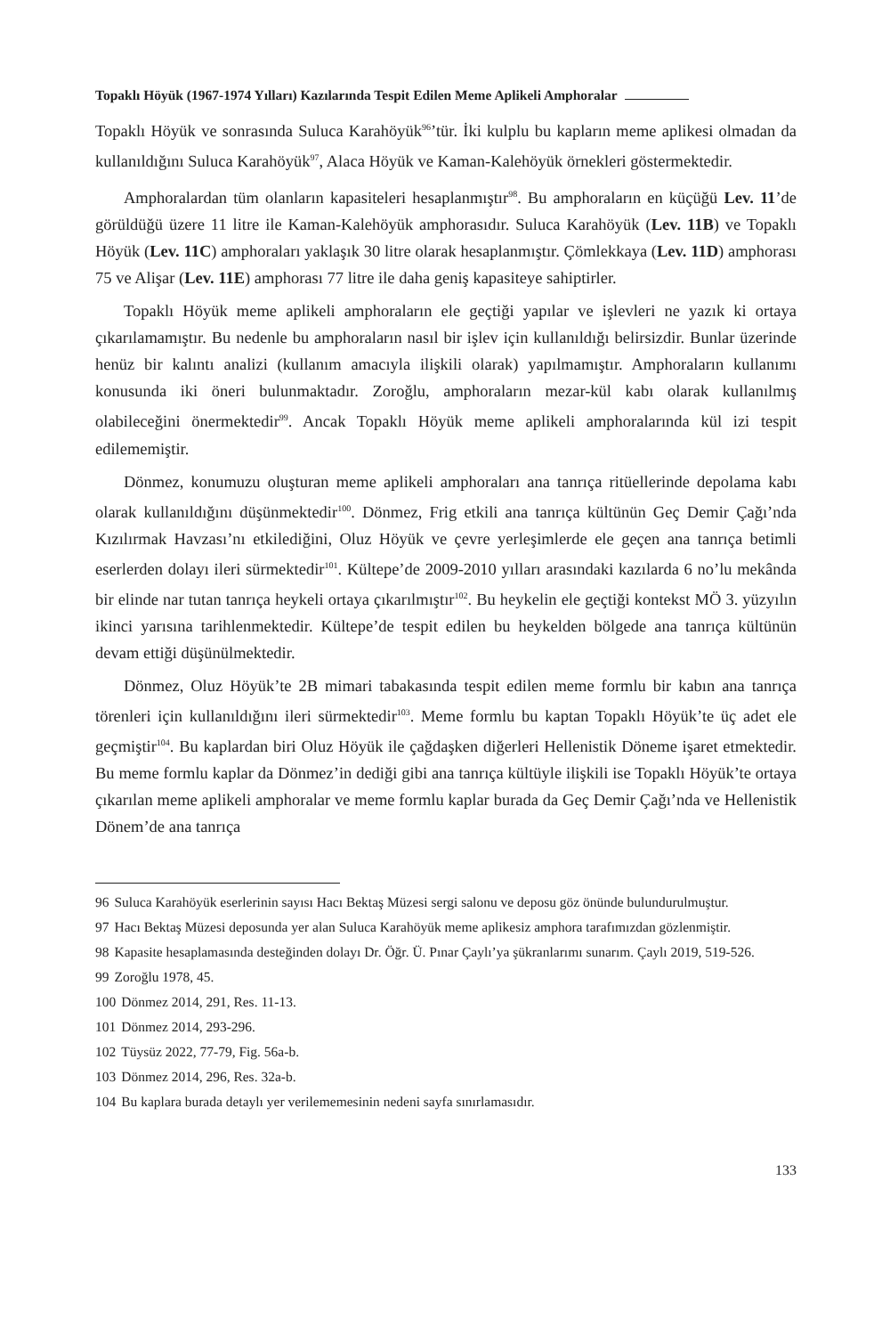Topaklı Höyük (1967-1974 Yılları) Kazılarında Tespit Edilen Meme Aplikeli Amphoralar
Topaklı Höyük ve sonrasında Suluca Karahöyük<sup>96</sup>’tür. İki kulplu bu kapların meme aplikesi olmadan da kullanıldığını Suluca Karahöyük<sup>97</sup>, Alaca Höyük ve Kaman-Kalehöyük örnekleri göstermektedir.
Amphoralardan tüm olanların kapasiteleri hesaplanmıştır<sup>98</sup>. Bu amphoraların en küçüğü Lev. 11’de görüldüğü üzere 11 litre ile Kaman-Kalehöyük amphorasıdır. Suluca Karahöyük (Lev. 11B) ve Topaklı Höyük (Lev. 11C) amphoraları yaklaşık 30 litre olarak hesaplanmıştır. Çömlekkaya (Lev. 11D) amphorası 75 ve Alişar (Lev. 11E) amphorası 77 litre ile daha geniş kapasiteye sahiptirler.
Topaklı Höyük meme aplikeli amphoraların ele geçtiği yapılar ve işlevleri ne yazık ki ortaya çıkarılamamıştır. Bu nedenle bu amphoraların nasıl bir işlev için kullanıldığı belirsizdir. Bunlar üzerinde henüz bir kalıntı analizi (kullanım amacıyla ilişkili olarak) yapılmamıştır. Amphoraların kullanımı konusunda iki öneri bulunmaktadır. Zoroğlu, amphoraların mezar-kül kabı olarak kullanılmış olabileceğini önermektedir<sup>99</sup>. Ancak Topaklı Höyük meme aplikeli amphoralarında kül izi tespit edilememiştir.
Dönmez, konumuzu oluşturan meme aplikeli amphoraları ana tanrıça ritüellerinde depolama kabı olarak kullanıldığını düşünmektedir<sup>100</sup>. Dönmez, Frig etkili ana tanrıça kültünün Geç Demir Çağı’nda Kızılırmak Havzası’nı etkilediğini, Oluz Höyük ve çevre yerleşimlerde ele geçen ana tanrıça betimli eserlerden dolayı ileri sürmektedir<sup>101</sup>. Kültepe’de 2009-2010 yılları arasındaki kazılarda 6 no’lu mekânda bir elinde nar tutan tanrıça heykeli ortaya çıkarılmıştır<sup>102</sup>. Bu heykelin ele geçtiği kontekst MÖ 3. yüzyılın ikinci yarısına tarihlenmektedir. Kültepe’de tespit edilen bu heykelden bölgede ana tanrıça kültünün devam ettiği düşünülmektedir.
Dönmez, Oluz Höyük’te 2B mimari tabakasında tespit edilen meme formlu bir kabın ana tanrıça törenleri için kullanıldığını ileri sürmektedir<sup>103</sup>. Meme formlu bu kaptan Topaklı Höyük’te üç adet ele geçmiştir<sup>104</sup>. Bu kaplardan biri Oluz Höyük ile çağdaşken diğerleri Hellenistik Döneme işaret etmektedir. Bu meme formlu kaplar da Dönmez’in dediği gibi ana tanrıça kültüyle ilişkili ise Topaklı Höyük’te ortaya çıkarılan meme aplikeli amphoralar ve meme formlu kaplar burada da Geç Demir Çağı’nda ve Hellenistik Dönem’de ana tanrıça
96 Suluca Karahöyük eserlerinin sayısı Hacı Bektaş Müzesi sergi salonu ve deposu göz önünde bulundurulmuştur.
97 Hacı Bektaş Müzesi deposunda yer alan Suluca Karahöyük meme aplikesiz amphora tarafımızdan gözlenmiştir.
98 Kapasite hesaplamasında desteğinden dolayı Dr. Öğr. Ü. Pınar Çaylı’ya şükranlarımı sunarım. Çaylı 2019, 519-526.
99 Zoroğlu 1978, 45.
100 Dönmez 2014, 291, Res. 11-13.
101 Dönmez 2014, 293-296.
102 Tüysüz 2022, 77-79, Fig. 56a-b.
103 Dönmez 2014, 296, Res. 32a-b.
104 Bu kaplara burada detaylı yer verilememesinin nedeni sayfa sınırlamasıdır.
133